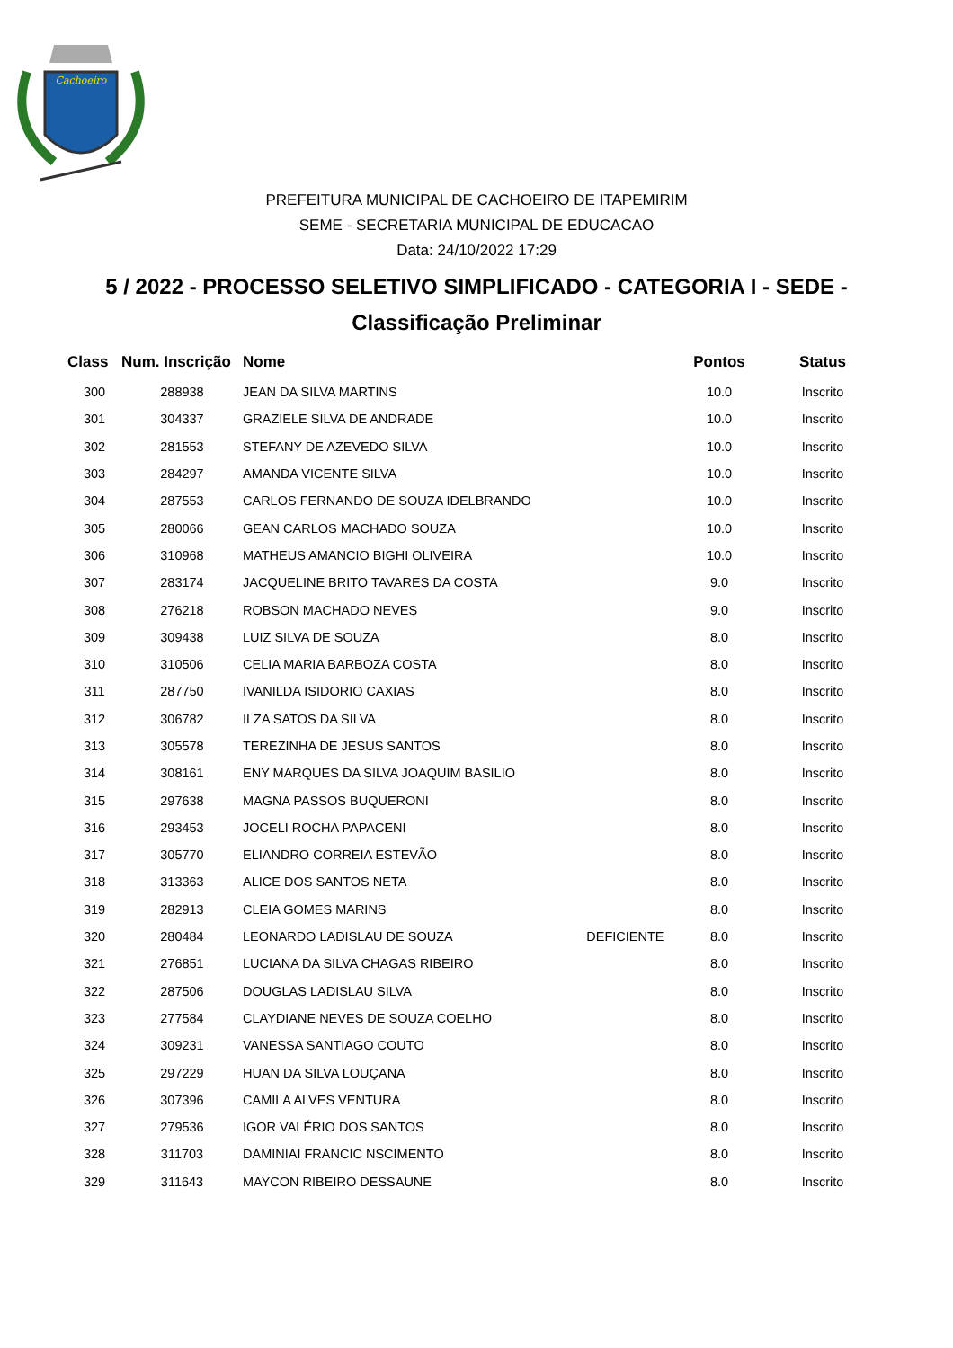Cachoeiro
PREFEITURA MUNICIPAL DE CACHOEIRO DE ITAPEMIRIM
SEME - SECRETARIA MUNICIPAL DE EDUCACAO
Data: 24/10/2022 17:29
5 / 2022 - PROCESSO SELETIVO SIMPLIFICADO - CATEGORIA I - SEDE -
Classificação Preliminar
| Class | Num. Inscrição | Nome | | Pontos | Status |
| --- | --- | --- | --- | --- | --- |
| 300 | 288938 | JEAN DA SILVA MARTINS | | 10.0 | Inscrito |
| 301 | 304337 | GRAZIELE SILVA DE ANDRADE | | 10.0 | Inscrito |
| 302 | 281553 | STEFANY DE AZEVEDO SILVA | | 10.0 | Inscrito |
| 303 | 284297 | AMANDA VICENTE SILVA | | 10.0 | Inscrito |
| 304 | 287553 | CARLOS FERNANDO DE SOUZA IDELBRANDO | | 10.0 | Inscrito |
| 305 | 280066 | GEAN CARLOS MACHADO SOUZA | | 10.0 | Inscrito |
| 306 | 310968 | MATHEUS AMANCIO BIGHI OLIVEIRA | | 10.0 | Inscrito |
| 307 | 283174 | JACQUELINE BRITO TAVARES DA COSTA | | 9.0 | Inscrito |
| 308 | 276218 | ROBSON MACHADO NEVES | | 9.0 | Inscrito |
| 309 | 309438 | LUIZ SILVA DE SOUZA | | 8.0 | Inscrito |
| 310 | 310506 | CELIA MARIA BARBOZA COSTA | | 8.0 | Inscrito |
| 311 | 287750 | IVANILDA ISIDORIO CAXIAS | | 8.0 | Inscrito |
| 312 | 306782 | ILZA SATOS DA SILVA | | 8.0 | Inscrito |
| 313 | 305578 | TEREZINHA DE JESUS SANTOS | | 8.0 | Inscrito |
| 314 | 308161 | ENY MARQUES DA SILVA JOAQUIM BASILIO | | 8.0 | Inscrito |
| 315 | 297638 | MAGNA PASSOS BUQUERONI | | 8.0 | Inscrito |
| 316 | 293453 | JOCELI ROCHA PAPACENI | | 8.0 | Inscrito |
| 317 | 305770 | ELIANDRO CORREIA ESTEVÃO | | 8.0 | Inscrito |
| 318 | 313363 | ALICE DOS SANTOS NETA | | 8.0 | Inscrito |
| 319 | 282913 | CLEIA GOMES MARINS | | 8.0 | Inscrito |
| 320 | 280484 | LEONARDO LADISLAU DE SOUZA | DEFICIENTE | 8.0 | Inscrito |
| 321 | 276851 | LUCIANA DA SILVA CHAGAS RIBEIRO | | 8.0 | Inscrito |
| 322 | 287506 | DOUGLAS LADISLAU SILVA | | 8.0 | Inscrito |
| 323 | 277584 | CLAYDIANE NEVES DE SOUZA COELHO | | 8.0 | Inscrito |
| 324 | 309231 | VANESSA SANTIAGO COUTO | | 8.0 | Inscrito |
| 325 | 297229 | HUAN DA SILVA LOUÇANA | | 8.0 | Inscrito |
| 326 | 307396 | CAMILA ALVES VENTURA | | 8.0 | Inscrito |
| 327 | 279536 | IGOR VALÉRIO DOS SANTOS | | 8.0 | Inscrito |
| 328 | 311703 | DAMINIAI FRANCIC NSCIMENTO | | 8.0 | Inscrito |
| 329 | 311643 | MAYCON RIBEIRO DESSAUNE | | 8.0 | Inscrito |